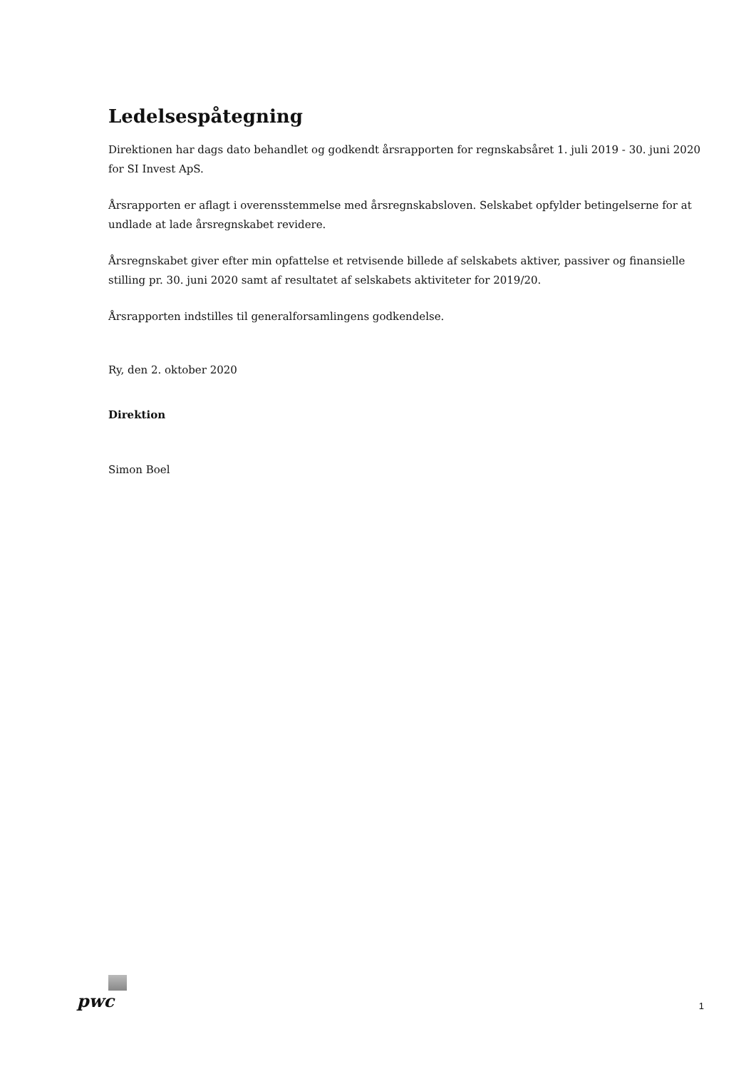Ledelsespåtegning
Direktionen har dags dato behandlet og godkendt årsrapporten for regnskabsåret 1. juli 2019 - 30. juni 2020 for SI Invest ApS.
Årsrapporten er aflagt i overensstemmelse med årsregnskabsloven. Selskabet opfylder betingelserne for at undlade at lade årsregnskabet revidere.
Årsregnskabet giver efter min opfattelse et retvisende billede af selskabets aktiver, passiver og finansielle stilling pr. 30. juni 2020 samt af resultatet af selskabets aktiviteter for 2019/20.
Årsrapporten indstilles til generalforsamlingens godkendelse.
Ry, den 2. oktober 2020
Direktion
Simon Boel
pwc
1